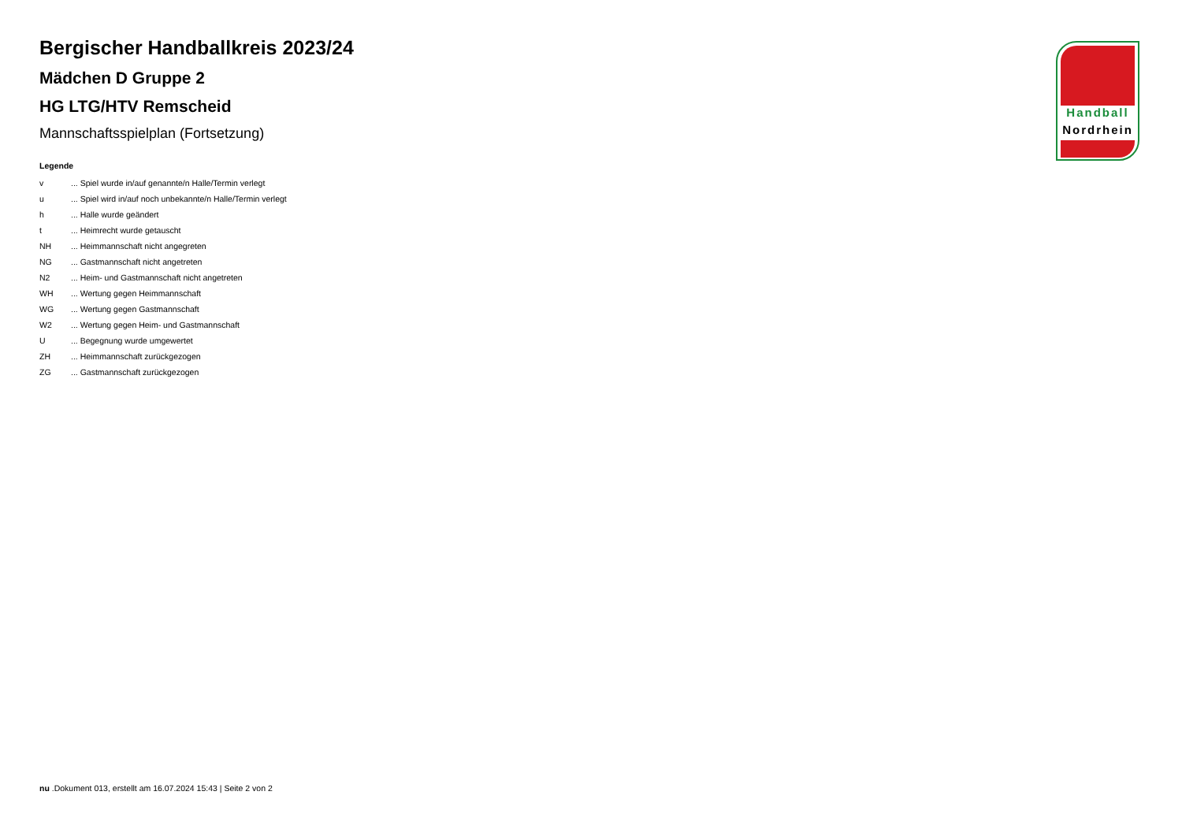Bergischer Handballkreis 2023/24
Mädchen D Gruppe 2
HG LTG/HTV Remscheid
Mannschaftsspielplan (Fortsetzung)
Legende
| v | ... Spiel wurde in/auf genannte/n Halle/Termin verlegt |
| u | ... Spiel wird in/auf noch unbekannte/n Halle/Termin verlegt |
| h | ... Halle wurde geändert |
| t | ... Heimrecht wurde getauscht |
| NH | ... Heimmannschaft nicht angegreten |
| NG | ... Gastmannschaft nicht angetreten |
| N2 | ... Heim- und Gastmannschaft nicht angetreten |
| WH | ... Wertung gegen Heimmannschaft |
| WG | ... Wertung gegen Gastmannschaft |
| W2 | ... Wertung gegen Heim- und Gastmannschaft |
| U | ... Begegnung wurde umgewertet |
| ZH | ... Heimmannschaft zurückgezogen |
| ZG | ... Gastmannschaft zurückgezogen |
Handball
Nordrhein
nu .Dokument 013, erstellt am 16.07.2024 15:43 | Seite 2 von 2